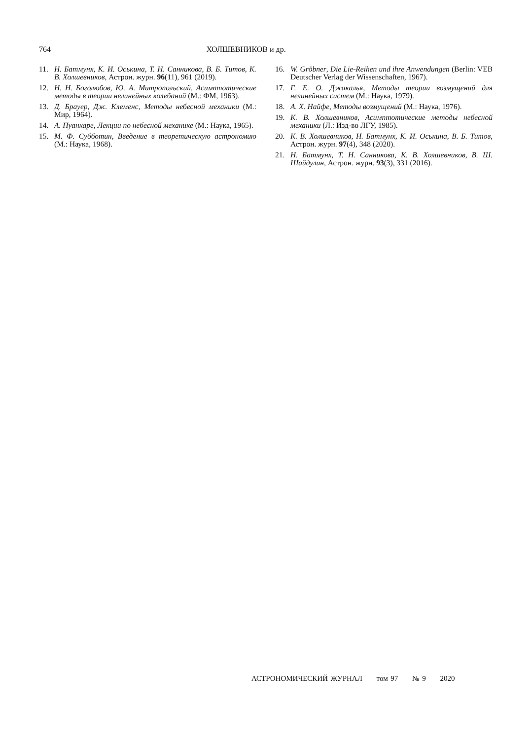764 ХОЛШЕВНИКОВ и др.
11. Н. Батмунх, К. И. Оськина, Т. Н. Санникова, В. Б. Титов, К. В. Холшевников, Астрон. журн. 96(11), 961 (2019).
12. Н. Н. Боголюбов, Ю. А. Митропольский, Асимптотические методы в теории нелинейных колебаний (М.: ФМ, 1963).
13. Д. Брауер, Дж. Клеменс, Методы небесной механики (М.: Мир, 1964).
14. А. Пуанкаре, Лекции по небесной механике (М.: Наука, 1965).
15. М. Ф. Субботин, Введение в теоретическую астрономию (М.: Наука, 1968).
16. W. Gröbner, Die Lie-Reihen und ihre Anwendungen (Berlin: VEB Deutscher Verlag der Wissenschaften, 1967).
17. Г. Е. О. Джакалья, Методы теории возмущений для нелинейных систем (М.: Наука, 1979).
18. А. Х. Найфе, Методы возмущений (М.: Наука, 1976).
19. К. В. Холшевников, Асимптотические методы небесной механики (Л.: Изд-во ЛГУ, 1985).
20. К. В. Холшевников, Н. Батмунх, К. И. Оськина, В. Б. Титов, Астрон. журн. 97(4), 348 (2020).
21. Н. Батмунх, Т. Н. Санникова, К. В. Холшевников, В. Ш. Шайдулин, Астрон. журн. 93(3), 331 (2016).
АСТРОНОМИЧЕСКИЙ ЖУРНАЛ том 97 № 9 2020